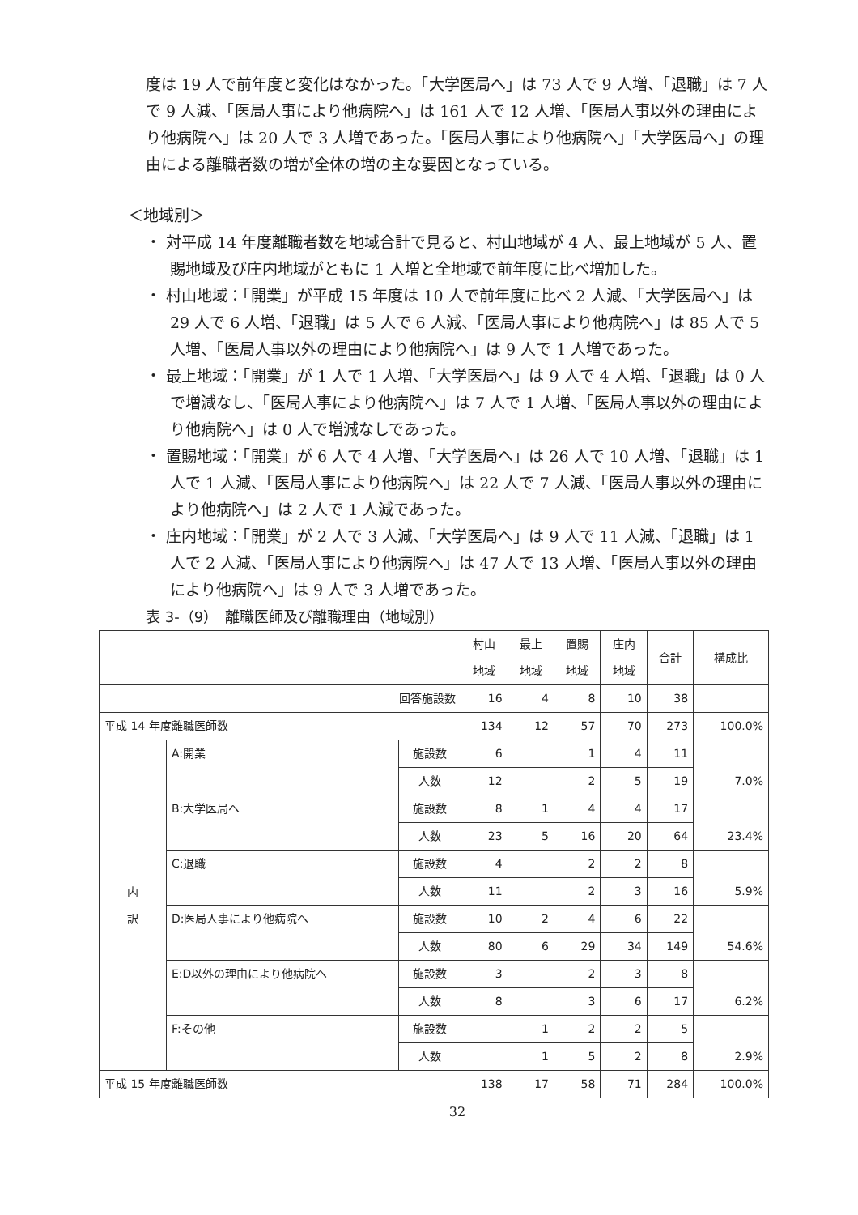度は 19 人で前年度と変化はなかった。「大学医局へ」は 73 人で 9 人増、「退職」は 7 人で 9 人減、「医局人事により他病院へ」は 161 人で 12 人増、「医局人事以外の理由により他病院へ」は 20 人で 3 人増であった。「医局人事により他病院へ」「大学医局へ」の理由による離職者数の増が全体の増の主な要因となっている。
＜地域別＞
・ 対平成 14 年度離職者数を地域合計で見ると、村山地域が 4 人、最上地域が 5 人、置賜地域及び庄内地域がともに 1 人増と全地域で前年度に比べ増加した。
・ 村山地域：「開業」が平成 15 年度は 10 人で前年度に比べ 2 人減、「大学医局へ」は 29 人で 6 人増、「退職」は 5 人で 6 人減、「医局人事により他病院へ」は 85 人で 5 人増、「医局人事以外の理由により他病院へ」は 9 人で 1 人増であった。
・ 最上地域：「開業」が 1 人で 1 人増、「大学医局へ」は 9 人で 4 人増、「退職」は 0 人で増減なし、「医局人事により他病院へ」は 7 人で 1 人増、「医局人事以外の理由により他病院へ」は 0 人で増減なしであった。
・ 置賜地域：「開業」が 6 人で 4 人増、「大学医局へ」は 26 人で 10 人増、「退職」は 1 人で 1 人減、「医局人事により他病院へ」は 22 人で 7 人減、「医局人事以外の理由により他病院へ」は 2 人で 1 人減であった。
・ 庄内地域：「開業」が 2 人で 3 人減、「大学医局へ」は 9 人で 11 人減、「退職」は 1 人で 2 人減、「医局人事により他病院へ」は 47 人で 13 人増、「医局人事以外の理由により他病院へ」は 9 人で 3 人増であった。
表 3-（9）　離職医師及び離職理由（地域別）
| | | | 村山 地域 | 最上 地域 | 置賜 地域 | 庄内 地域 | 合計 | 構成比 |
| --- | --- | --- | --- | --- | --- | --- | --- | --- |
| 回答施設数 | | | 16 | 4 | 8 | 10 | 38 | |
| 平成 14 年度離職医師数 | | | 134 | 12 | 57 | 70 | 273 | 100.0% |
| 内 訳 | A:開業 | 施設数 | 6 | | 1 | 4 | 11 | 7.0% |
| | | 人数 | 12 | | 2 | 5 | 19 | |
| | B:大学医局へ | 施設数 | 8 | 1 | 4 | 4 | 17 | 23.4% |
| | | 人数 | 23 | 5 | 16 | 20 | 64 | |
| | C:退職 | 施設数 | 4 | | 2 | 2 | 8 | 5.9% |
| | | 人数 | 11 | | 2 | 3 | 16 | |
| | D:医局人事により他病院へ | 施設数 | 10 | 2 | 4 | 6 | 22 | 54.6% |
| | | 人数 | 80 | 6 | 29 | 34 | 149 | |
| | E:D以外の理由により他病院へ | 施設数 | 3 | | 2 | 3 | 8 | 6.2% |
| | | 人数 | 8 | | 3 | 6 | 17 | |
| | F:その他 | 施設数 | | 1 | 2 | 2 | 5 | 2.9% |
| | | 人数 | | 1 | 5 | 2 | 8 | |
| 平成 15 年度離職医師数 | | | 138 | 17 | 58 | 71 | 284 | 100.0% |
32